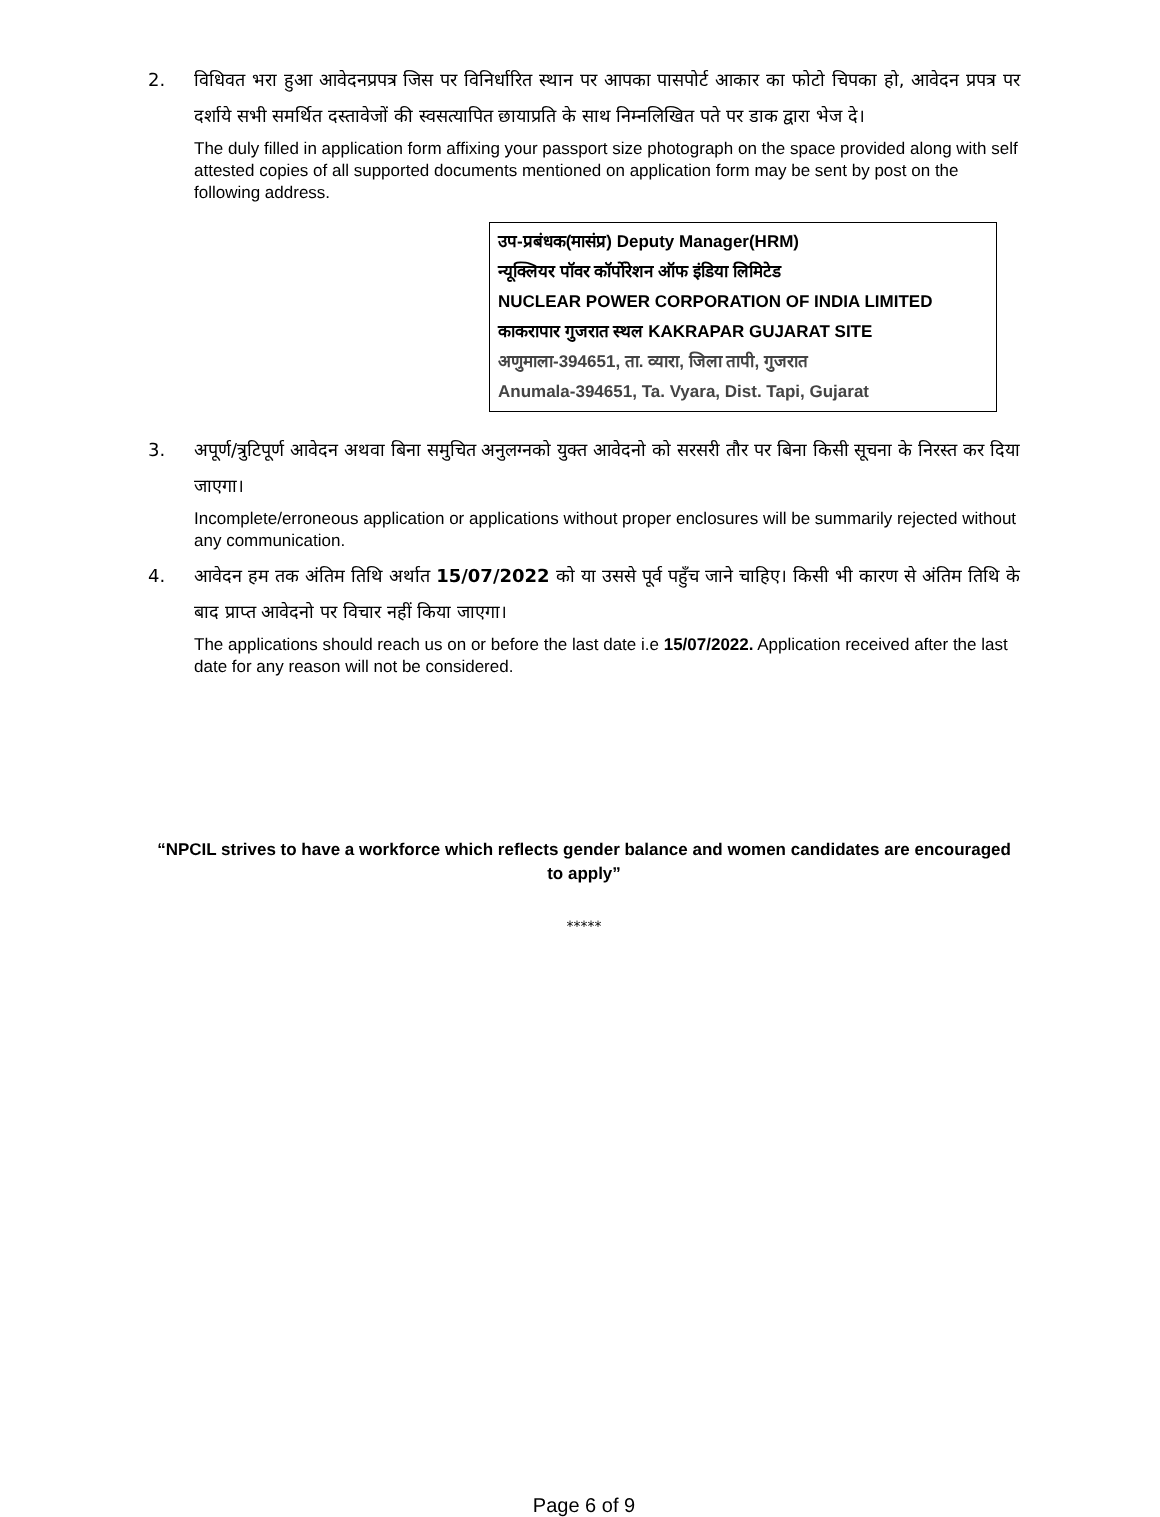2. विधिवत भरा हुआ आवेदनप्रपत्र जिस पर विनिर्धारित स्थान पर आपका पासपोर्ट आकार का फोटो चिपका हो, आवेदन प्रपत्र पर दर्शाये सभी समर्थित दस्तावेजों की स्वसत्यापित छायाप्रति के साथ निम्नलिखित पते पर डाक द्वारा भेज दे।
The duly filled in application form affixing your passport size photograph on the space provided along with self attested copies of all supported documents mentioned on application form may be sent by post on the following address.
उप-प्रबंधक(मासंप्र) Deputy Manager(HRM)
न्यूक्लियर पॉवर कॉर्पोरेशन ऑफ इंडिया लिमिटेड
NUCLEAR POWER CORPORATION OF INDIA LIMITED
काकरापार गुजरात स्थल KAKRAPAR GUJARAT SITE
अणुमाला-394651, ता. व्यारा, जिला तापी, गुजरात
Anumala-394651, Ta. Vyara, Dist. Tapi, Gujarat
3. अपूर्ण/त्रुटिपूर्ण आवेदन अथवा बिना समुचित अनुलग्नको युक्त आवेदनो को सरसरी तौर पर बिना किसी सूचना के निरस्त कर दिया जाएगा।
Incomplete/erroneous application or applications without proper enclosures will be summarily rejected without any communication.
4. आवेदन हम तक अंतिम तिथि अर्थात 15/07/2022 को या उससे पूर्व पहुँच जाने चाहिए। किसी भी कारण से अंतिम तिथि के बाद प्राप्त आवेदनो पर विचार नहीं किया जाएगा।
The applications should reach us on or before the last date i.e 15/07/2022. Application received after the last date for any reason will not be considered.
“NPCIL strives to have a workforce which reflects gender balance and women candidates are encouraged to apply”
*****
Page 6 of 9